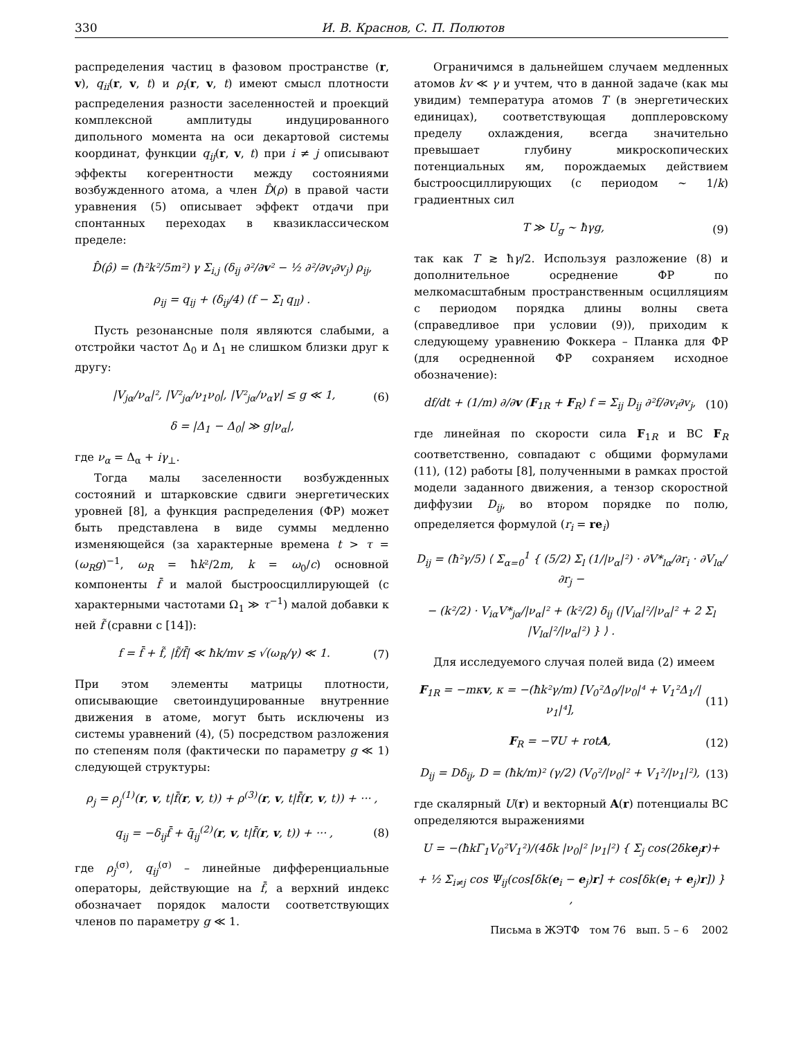330 И. В. Краснов, С. П. Полютов
распределения частиц в фазовом пространстве (r, v), q<sub>ii</sub>(r, v, t) и ρ<sub>i</sub>(r, v, t) имеют смысл плотности распределения разности заселенностей и проекций комплексной амплитуды индуцированного дипольного момента на оси декартовой системы координат, функции q<sub>ij</sub>(r, v, t) при i ≠ j описывают эффекты когерентности между состояниями возбужденного атома, а член D̂(ρ) в правой части уравнения (5) описывает эффект отдачи при спонтанных переходах в квазиклассическом пределе:
D̂(ρ̂) = (ħ²k²/5m²) γ Σ<sub>i,j</sub> (δ<sub>ij</sub> ∂²/∂v² − ½ ∂²/∂v<sub>i</sub>∂v<sub>j</sub>) ρ<sub>ij</sub>,
ρ<sub>ij</sub> = q<sub>ij</sub> + (δ<sub>ij</sub>/4) (f − Σ<sub>l</sub> q<sub>ll</sub>) .
Пусть резонансные поля являются слабыми, а отстройки частот Δ<sub>0</sub> и Δ<sub>1</sub> не слишком близки друг к другу:
|V<sub>jα</sub>/ν<sub>α</sub>|², |V²<sub>jα</sub>/ν<sub>1</sub>ν<sub>0</sub>|, |V²<sub>jα</sub>/ν<sub>α</sub>γ| ≤ g ≪ 1, (6)
δ = |Δ<sub>1</sub> − Δ<sub>0</sub>| ≫ g|ν<sub>α</sub>|,
где ν<sub>α</sub> = Δ<sub>α</sub> + iγ<sub>⊥</sub>.
Тогда малы заселенности возбужденных состояний и штарковские сдвиги энергетических уровней [8], а функция распределения (ФР) может быть представлена в виде суммы медленно изменяющейся (за характерные времена t > τ = (ω<sub>R</sub>g)<sup>−1</sup>, ω<sub>R</sub> = ħk²/2m, k = ω<sub>0</sub>/c) основной компоненты f̄ и малой быстроосциллирующей (с характерными частотами Ω<sub>1</sub> ≫ τ<sup>−1</sup>) малой добавки к ней f̃ (сравни с [14]):
f = f̄ + f̃, |f̃/f̄| ≪ ħk/mv ≲ √(ω<sub>R</sub>/γ) ≪ 1. (7)
При этом элементы матрицы плотности, описывающие светоиндуцированные внутренние движения в атоме, могут быть исключены из системы уравнений (4), (5) посредством разложения по степеням поля (фактически по параметру g ≪ 1) следующей структуры:
ρ<sub>j</sub> = ρ<sub>j</sub><sup>(1)</sup>(r, v, t|f̄(r, v, t)) + ρ<sup>(3)</sup>(r, v, t|f̄(r, v, t)) + ··· ,
q<sub>ij</sub> = −δ<sub>ij</sub>f̄ + q̄<sub>ij</sub><sup>(2)</sup>(r, v, t|f̄(r, v, t)) + ··· , (8)
где ρ<sub>j</sub><sup>(σ)</sup>, q<sub>ij</sub><sup>(σ)</sup> – линейные дифференциальные операторы, действующие на f̄, а верхний индекс обозначает порядок малости соответствующих членов по параметру g ≪ 1.
Ограничимся в дальнейшем случаем медленных атомов kv ≪ γ и учтем, что в данной задаче (как мы увидим) температура атомов T (в энергетических единицах), соответствующая допплеровскому пределу охлаждения, всегда значительно превышает глубину микроскопических потенциальных ям, порождаемых действием быстроосциллирующих (с периодом ∼ 1/k) градиентных сил
T ≫ U<sub>g</sub> ∼ ħγg, (9)
так как T ≳ ħγ/2. Используя разложение (8) и дополнительное осреднение ФР по мелкомасштабным пространственным осцилляциям с периодом порядка длины волны света (справедливое при условии (9)), приходим к следующему уравнению Фоккера – Планка для ФР (для осредненной ФР сохраняем исходное обозначение):
df/dt + (1/m) ∂/∂v (F<sub>1R</sub> + F<sub>R</sub>) f = Σ<sub>ij</sub> D<sub>ij</sub> ∂²f/∂v<sub>i</sub>∂v<sub>j</sub>, (10)
где линейная по скорости сила F<sub>1R</sub> и ВС F<sub>R</sub> соответственно, совпадают с общими формулами (11), (12) работы [8], полученными в рамках простой модели заданного движения, а тензор скоростной диффузии D<sub>ij</sub>, во втором порядке по полю, определяется формулой (r<sub>i</sub> = re<sub>i</sub>)
D<sub>ij</sub> = (ħ²γ/5) ⟨ Σ<sub>α=0</sub><sup>1</sup> { (5/2) Σ<sub>l</sub> (1/|ν<sub>α</sub>|²) · ∂V*<sub>lα</sub>/∂r<sub>i</sub> · ∂V<sub>lα</sub>/∂r<sub>j</sub> −
− (k²/2) · V<sub>iα</sub>V*<sub>jα</sub>/|ν<sub>α</sub>|² + (k²/2) δ<sub>ij</sub> (|V<sub>iα</sub>|²/|ν<sub>α</sub>|² + 2 Σ<sub>l</sub> |V<sub>lα</sub>|²/|ν<sub>α</sub>|²) } ⟩ .
Для исследуемого случая полей вида (2) имеем
F<sub>1R</sub> = −mκv, κ = −(ħk²γ/m) [V<sub>0</sub>²Δ<sub>0</sub>/|ν<sub>0</sub>|⁴ + V<sub>1</sub>²Δ<sub>1</sub>/|ν<sub>1</sub>|⁴], (11)
F<sub>R</sub> = −∇U + rotA, (12)
D<sub>ij</sub> = Dδ<sub>ij</sub>, D = (ħk/m)² (γ/2) (V<sub>0</sub>²/|ν<sub>0</sub>|² + V<sub>1</sub>²/|ν<sub>1</sub>|²), (13)
где скалярный U(r) и векторный A(r) потенциалы ВС определяются выражениями
U = −(ħkΓ<sub>1</sub>V<sub>0</sub>²V<sub>1</sub>²)/(4δk |ν<sub>0</sub>|² |ν<sub>1</sub>|²) { Σ<sub>j</sub> cos(2δke<sub>j</sub>r)+
+ ½ Σ<sub>i≠j</sub> cos Ψ<sub>ij</sub>(cos[δk(e<sub>i</sub> − e<sub>j</sub>)r] + cos[δk(e<sub>i</sub> + e<sub>j</sub>)r]) } ,
Письма в ЖЭТФ том 76 вып. 5 – 6 2002